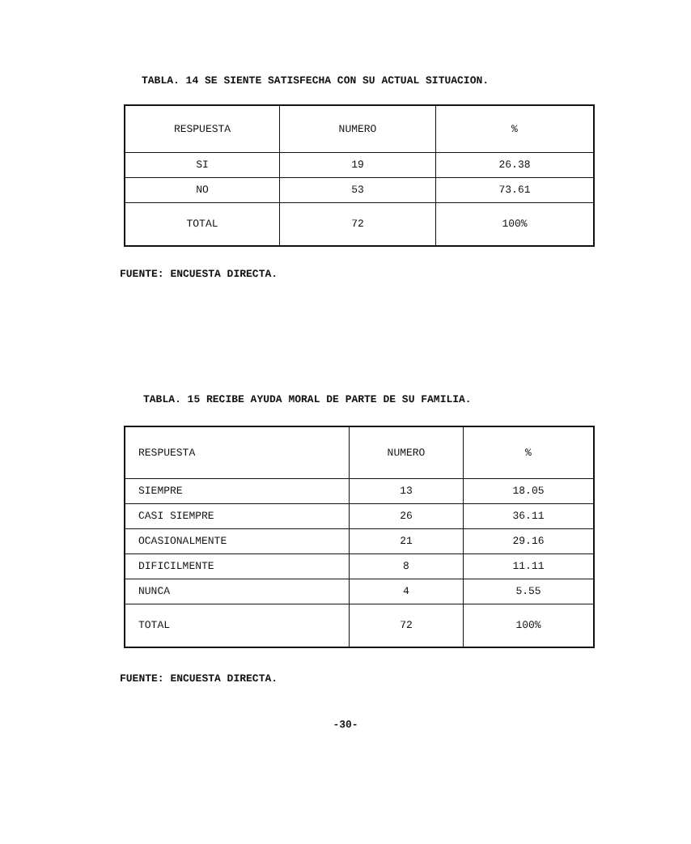TABLA. 14 SE SIENTE SATISFECHA CON SU ACTUAL SITUACION.
| RESPUESTA | NUMERO | % |
| SI | 19 | 26.38 |
| NO | 53 | 73.61 |
| TOTAL | 72 | 100% |
FUENTE: ENCUESTA DIRECTA.
TABLA. 15 RECIBE AYUDA MORAL DE PARTE DE SU FAMILIA.
| RESPUESTA | NUMERO | % |
| SIEMPRE | 13 | 18.05 |
| CASI SIEMPRE | 26 | 36.11 |
| OCASIONALMENTE | 21 | 29.16 |
| DIFICILMENTE | 8 | 11.11 |
| NUNCA | 4 | 5.55 |
| TOTAL | 72 | 100% |
FUENTE: ENCUESTA DIRECTA.
-30-